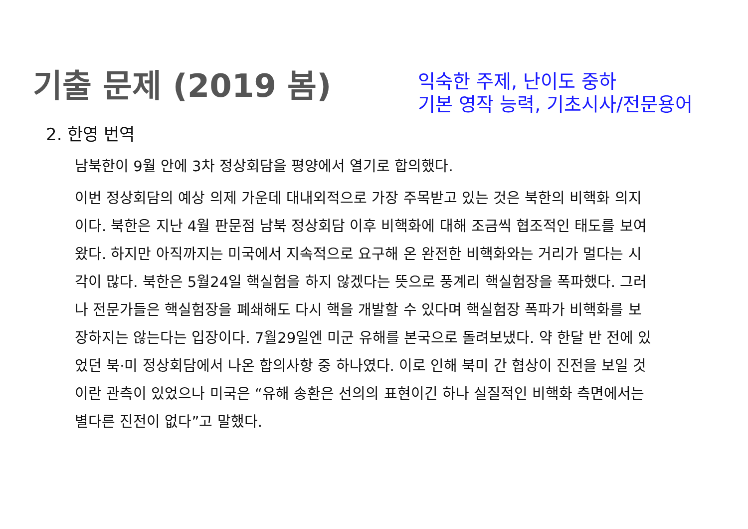기출 문제 (2019 봄)
익숙한 주제, 난이도 중하
기본 영작 능력, 기초시사/전문용어
2. 한영 번역
남북한이 9월 안에 3차 정상회담을 평양에서 열기로 합의했다.
이번 정상회담의 예상 의제 가운데 대내외적으로 가장 주목받고 있는 것은 북한의 비핵화 의지이다. 북한은 지난 4월 판문점 남북 정상회담 이후 비핵화에 대해 조금씩 협조적인 태도를 보여왔다. 하지만 아직까지는 미국에서 지속적으로 요구해 온 완전한 비핵화와는 거리가 멀다는 시각이 많다. 북한은 5월24일 핵실험을 하지 않겠다는 뜻으로 풍계리 핵실험장을 폭파했다. 그러나 전문가들은 핵실험장을 폐쇄해도 다시 핵을 개발할 수 있다며 핵실험장 폭파가 비핵화를 보장하지는 않는다는 입장이다. 7월29일엔 미군 유해를 본국으로 돌려보냈다. 약 한달 반 전에 있었던 북·미 정상회담에서 나온 합의사항 중 하나였다. 이로 인해 북미 간 협상이 진전을 보일 것이란 관측이 있었으나 미국은 “유해 송환은 선의의 표현이긴 하나 실질적인 비핵화 측면에서는 별다른 진전이 없다”고 말했다.